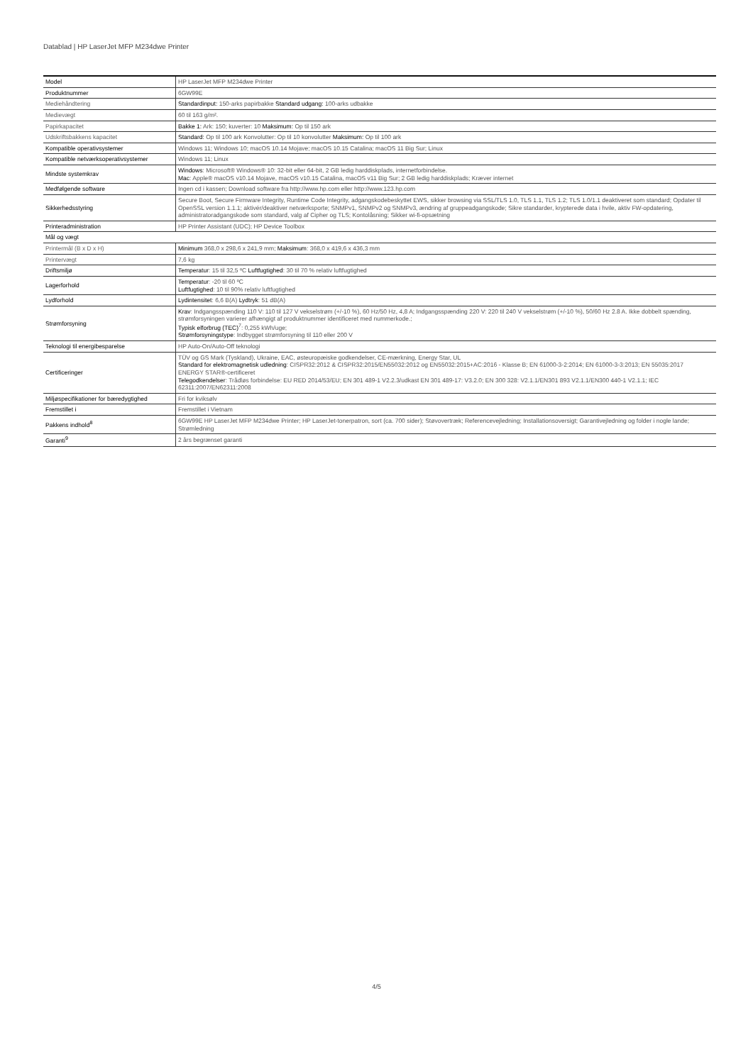Datablad | HP LaserJet MFP M234dwe Printer
| Model | HP LaserJet MFP M234dwe Printer |
| Produktnummer | 6GW99E |
| Mediehåndtering | Standardinput: 150-arks papirbakke Standard udgang: 100-arks udbakke |
| Medievægt | 60 til 163 g/m². |
| Papirkapacitet | Bakke 1: Ark: 150; kuverter: 10 Maksimum: Op til 150 ark |
| Udskriftsbakkens kapacitet | Standard: Op til 100 ark Konvolutter: Op til 10 konvolutter Maksimum: Op til 100 ark |
| Kompatible operativsystemer | Windows 11; Windows 10; macOS 10.14 Mojave; macOS 10.15 Catalina; macOS 11 Big Sur; Linux |
| Kompatible netværksoperativsystemer | Windows 11; Linux |
| Mindste systemkrav | Windows : Microsoft® Windows® 10: 32-bit eller 64-bit, 2 GB ledig harddiskplads, internetforbindelse. Mac : Apple® macOS v10.14 Mojave, macOS v10.15 Catalina, macOS v11 Big Sur; 2 GB ledig harddiskplads; Kræver internet |
| Medfølgende software | Ingen cd i kassen; Download software fra http://www.hp.com eller http://www.123.hp.com |
| Sikkerhedsstyring | Secure Boot, Secure Firmware Integrity, Runtime Code Integrity, adgangskodebeskyttet EWS, sikker browsing via SSL/TLS 1.0, TLS 1.1, TLS 1.2; TLS 1.0/1.1 deaktiveret som standard; Opdater til OpenSSL version 1.1.1; aktivér/deaktiver netværksporte; SNMPv1, SNMPv2 og SNMPv3, ændring af gruppeadgangskode; Sikre standarder, krypterede data i hvile, aktiv FW-opdatering, administratoradgangskode som standard, valg af Cipher og TLS; Kontolåsning; Sikker wi-fi-opsætning |
| Printeradministration | HP Printer Assistant (UDC); HP Device Toolbox |
| Mål og vægt | |
| Printermål (B x D x H) | Minimum 368,0 x 298,6 x 241,9 mm; Maksimum : 368,0 x 419,6 x 436,3 mm |
| Printervægt | 7,6 kg |
| Driftsmiljø | Temperatur : 15 til 32,5 ºC Luftfugtighed : 30 til 70 % relativ luftfugtighed |
| Lagerforhold | Temperatur : -20 til 60 ºC Luftfugtighed : 10 til 90% relativ luftfugtighed |
| Lydforhold | Lydintensitet : 6,6 B(A) Lydtryk : 51 dB(A) |
| Strømforsyning | Krav : Indgangsspænding 110 V: 110 til 127 V vekselstrøm (+/-10 %), 60 Hz/50 Hz, 4,8 A; Indgangsspænding 220 V: 220 til 240 V vekselstrøm (+/-10 %), 50/60 Hz 2.8 A. Ikke dobbelt spænding, strømforsyningen varierer afhængigt af produktnummer identificeret med nummerkode.; Typisk elforbrug (TEC)<sup>7</sup>: 0,255 kWh/uge; Strømforsyningstype : Indbygget strømforsyning til 110 eller 200 V |
| Teknologi til energibesparelse | HP Auto-On/Auto-Off teknologi |
| Certificeringer | TÜV og GS Mark (Tyskland), Ukraine, EAC, østeuropæiske godkendelser, CE-mærkning, Energy Star, UL Standard for elektromagnetisk udledning : CISPR32:2012 & CISPR32:2015/EN55032:2012 og EN55032:2015+AC:2016 - Klasse B; EN 61000-3-2:2014; EN 61000-3-3:2013; EN 55035:2017 ENERGY STAR®-certificeret Telegodkendelser : Trådløs forbindelse: EU RED 2014/53/EU; EN 301 489-1 V2.2.3/udkast EN 301 489-17: V3.2.0; EN 300 328: V2.1.1/EN301 893 V2.1.1/EN300 440-1 V2.1.1; IEC 62311:2007/EN62311:2008 |
| Miljøspecifikationer for bæredygtighed | Fri for kviksølv |
| Fremstillet i | Fremstillet i Vietnam |
| Pakkens indhold<sup>8</sup> | 6GW99E HP LaserJet MFP M234dwe Printer; HP LaserJet-tonerpatron, sort (ca. 700 sider); Støvovertræk; Referencevejledning; Installationsoversigt; Garantivejledning og folder i nogle lande; Strømledning |
| Garanti<sup>9</sup> | 2 års begrænset garanti |
4/5